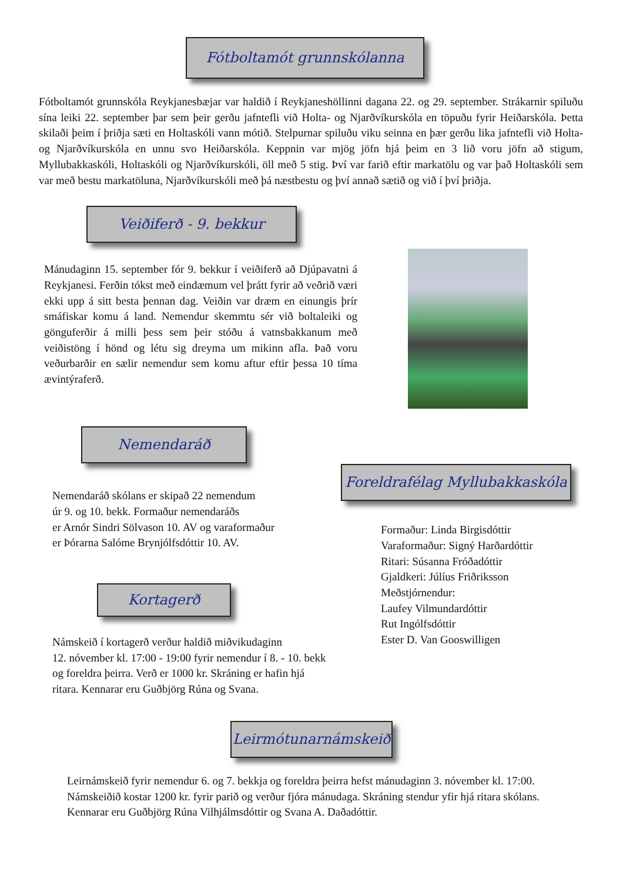Fótboltamót grunnskólanna
Fótboltamót grunnskóla Reykjanesbæjar var haldið í Reykjaneshöllinni dagana 22. og 29. september. Strákarnir spiluðu sína leiki 22. september þar sem þeir gerðu jafntefli við Holta- og Njarðvíkurskóla en töpuðu fyrir Heiðarskóla. Þetta skilaði þeim í þriðja sæti en Holtaskóli vann mótið. Stelpurnar spiluðu viku seinna en þær gerðu lika jafntefli við Holta- og Njarðvíkurskóla en unnu svo Heiðarskóla. Keppnin var mjög jöfn hjá þeim en 3 lið voru jöfn að stigum, Myllubakkaskóli, Holtaskóli og Njarðvíkurskóli, öll með 5 stig. Því var farið eftir markatölu og var það Holtaskóli sem var með bestu markatöluna, Njarðvíkurskóli með þá næstbestu og því annað sætið og við í því þriðja.
Veiðiferð - 9. bekkur
Mánudaginn 15. september fór 9. bekkur í veiðiferð að Djúpavatni á Reykjanesi. Ferðin tókst með eindæmum vel þrátt fyrir að veðrið væri ekki upp á sitt besta þennan dag. Veiðin var dræm en einungis þrír smáfiskar komu á land. Nemendur skemmtu sér við boltaleiki og gönguferðir á milli þess sem þeir stóðu á vatnsbakkanum með veiðistöng í hönd og létu sig dreyma um mikinn afla. Það voru veðurbarðir en sælir nemendur sem komu aftur eftir þessa 10 tíma ævintýraferð.
Nemendaráð
Nemendaráð skólans er skipað 22 nemendum
úr 9. og 10. bekk. Formaður nemendaráðs
er Arnór Sindri Sölvason 10. AV og varaformaður
er Þórarna Salóme Brynjólfsdóttir 10. AV.
Kortagerð
Námskeið í kortagerð verður haldið miðvikudaginn
12. nóvember kl. 17:00 - 19:00 fyrir nemendur í 8. - 10. bekk
og foreldra þeirra. Verð er 1000 kr. Skráning er hafin hjá
ritara. Kennarar eru Guðbjörg Rúna og Svana.
Foreldrafélag Myllubakkaskóla
Formaður: Linda Birgisdóttir
Varaformaður: Signý Harðardóttir
Ritari: Súsanna Fróðadóttir
Gjaldkeri: Júlíus Friðriksson
Meðstjórnendur:
Laufey Vilmundardóttir
Rut Ingólfsdóttir
Ester D. Van Gooswilligen
Leirmótunarnámskeið
Leirnámskeið fyrir nemendur 6. og 7. bekkja og foreldra þeirra hefst mánudaginn 3. nóvember kl. 17:00. Námskeiðið kostar 1200 kr. fyrir parið og verður fjóra mánudaga. Skráning stendur yfir hjá ritara skólans. Kennarar eru Guðbjörg Rúna Vilhjálmsdóttir og Svana A. Daðadóttir.